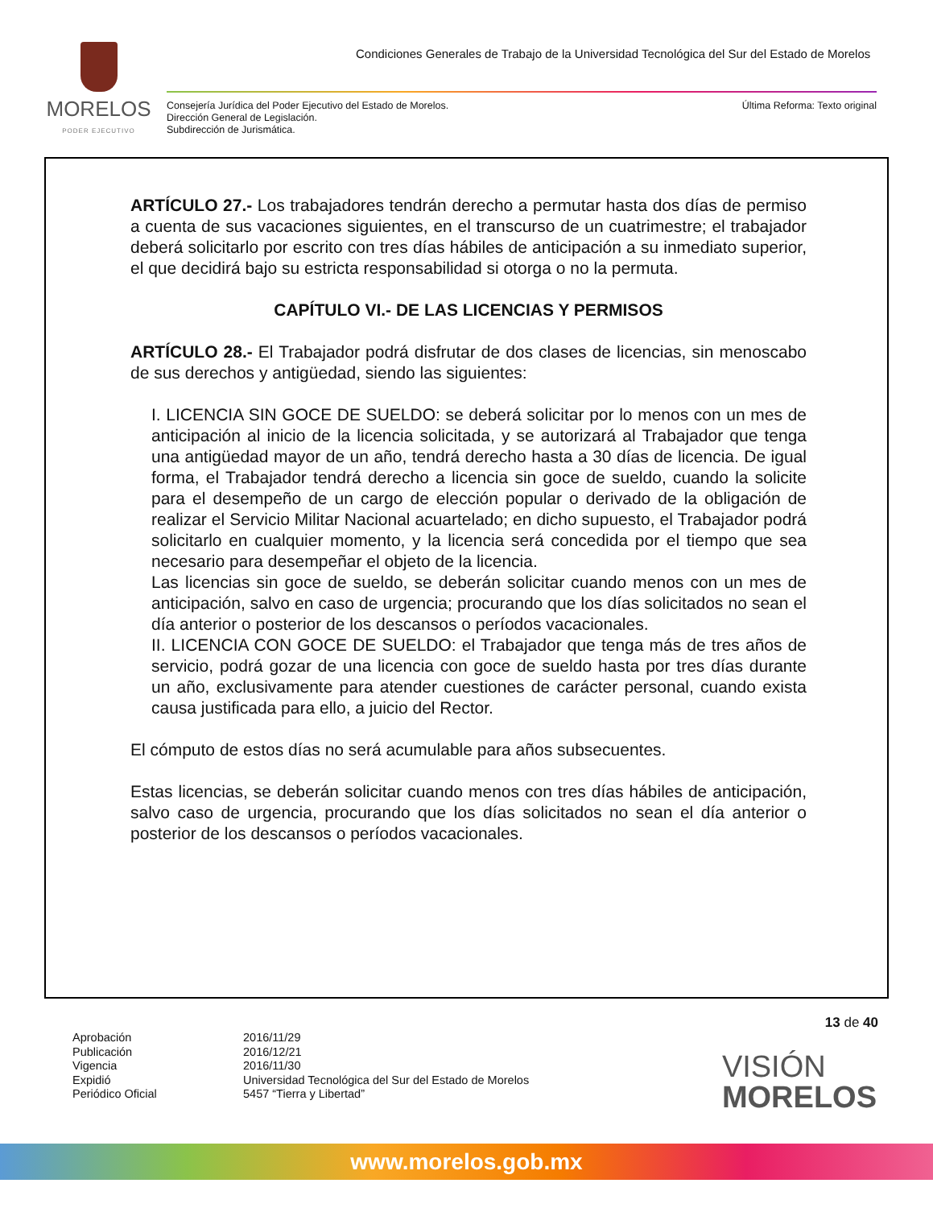MORELOS
PODER EJECUTIVO
Condiciones Generales de Trabajo de la Universidad Tecnológica del Sur del Estado de Morelos
Consejería Jurídica del Poder Ejecutivo del Estado de Morelos.
Dirección General de Legislación.
Subdirección de Jurismática.
Última Reforma: Texto original
ARTÍCULO 27.- Los trabajadores tendrán derecho a permutar hasta dos días de permiso a cuenta de sus vacaciones siguientes, en el transcurso de un cuatrimestre; el trabajador deberá solicitarlo por escrito con tres días hábiles de anticipación a su inmediato superior, el que decidirá bajo su estricta responsabilidad si otorga o no la permuta.
CAPÍTULO VI.- DE LAS LICENCIAS Y PERMISOS
ARTÍCULO 28.- El Trabajador podrá disfrutar de dos clases de licencias, sin menoscabo de sus derechos y antigüedad, siendo las siguientes:
I. LICENCIA SIN GOCE DE SUELDO: se deberá solicitar por lo menos con un mes de anticipación al inicio de la licencia solicitada, y se autorizará al Trabajador que tenga una antigüedad mayor de un año, tendrá derecho hasta a 30 días de licencia. De igual forma, el Trabajador tendrá derecho a licencia sin goce de sueldo, cuando la solicite para el desempeño de un cargo de elección popular o derivado de la obligación de realizar el Servicio Militar Nacional acuartelado; en dicho supuesto, el Trabajador podrá solicitarlo en cualquier momento, y la licencia será concedida por el tiempo que sea necesario para desempeñar el objeto de la licencia.
Las licencias sin goce de sueldo, se deberán solicitar cuando menos con un mes de anticipación, salvo en caso de urgencia; procurando que los días solicitados no sean el día anterior o posterior de los descansos o períodos vacacionales.
II. LICENCIA CON GOCE DE SUELDO: el Trabajador que tenga más de tres años de servicio, podrá gozar de una licencia con goce de sueldo hasta por tres días durante un año, exclusivamente para atender cuestiones de carácter personal, cuando exista causa justificada para ello, a juicio del Rector.
El cómputo de estos días no será acumulable para años subsecuentes.
Estas licencias, se deberán solicitar cuando menos con tres días hábiles de anticipación, salvo caso de urgencia, procurando que los días solicitados no sean el día anterior o posterior de los descansos o períodos vacacionales.
13 de 40
Aprobación
Publicación
Vigencia
Expidió
Periódico Oficial
2016/11/29
2016/12/21
2016/11/30
Universidad Tecnológica del Sur del Estado de Morelos
5457 “Tierra y Libertad”
VISIÓN
MORELOS
www.morelos.gob.mx